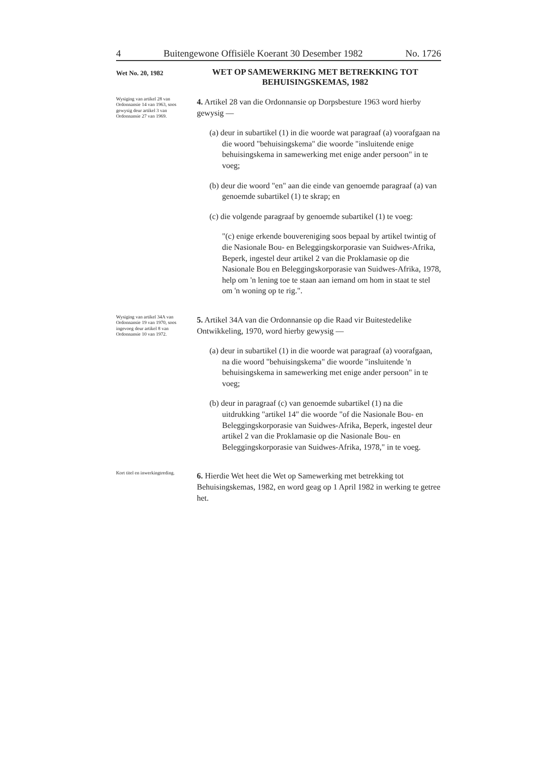4 Buitengewone Offisiële Koerant 30 Desember 1982 No. 1726
Wet No. 20, 1982
WET OP SAMEWERKING MET BETREKKING TOT BEHUISINGSKEMAS, 1982
Wysiging van artikel 28 van Ordonnansie 14 van 1963, soos gewysig deur artikel 3 van Ordonnansie 27 van 1969.
4. Artikel 28 van die Ordonnansie op Dorpsbesture 1963 word hierby gewysig —
(a) deur in subartikel (1) in die woorde wat paragraaf (a) voorafgaan na die woord "behuisingskema" die woorde "insluitende enige behuisingskema in samewerking met enige ander persoon" in te voeg;
(b) deur die woord "en" aan die einde van genoemde paragraaf (a) van genoemde subartikel (1) te skrap; en
(c) die volgende paragraaf by genoemde subartikel (1) te voeg:
"(c) enige erkende bouvereniging soos bepaal by artikel twintig of die Nasionale Bou- en Beleggingskorporasie van Suidwes-Afrika, Beperk, ingestel deur artikel 2 van die Proklamasie op die Nasionale Bou en Beleggingskorporasie van Suidwes-Afrika, 1978, help om 'n lening toe te staan aan iemand om hom in staat te stel om 'n woning op te rig.".
Wysiging van artikel 34A van Ordonnansie 19 van 1970, soos ingevoeg deur artikel 8 van Ordonnansie 10 van 1972.
5. Artikel 34A van die Ordonnansie op die Raad vir Buitestedelike Ontwikkeling, 1970, word hierby gewysig —
(a) deur in subartikel (1) in die woorde wat paragraaf (a) voorafgaan, na die woord "behuisingskema" die woorde "insluitende 'n behuisingskema in samewerking met enige ander persoon" in te voeg;
(b) deur in paragraaf (c) van genoemde subartikel (1) na die uitdrukking "artikel 14" die woorde "of die Nasionale Bou- en Beleggingskorporasie van Suidwes-Afrika, Beperk, ingestel deur artikel 2 van die Proklamasie op die Nasionale Bou- en Beleggingskorporasie van Suidwes-Afrika, 1978," in te voeg.
Kort titel en inwerkingtreding.
6. Hierdie Wet heet die Wet op Samewerking met betrekking tot Behuisingskemas, 1982, en word geag op 1 April 1982 in werking te getree het.